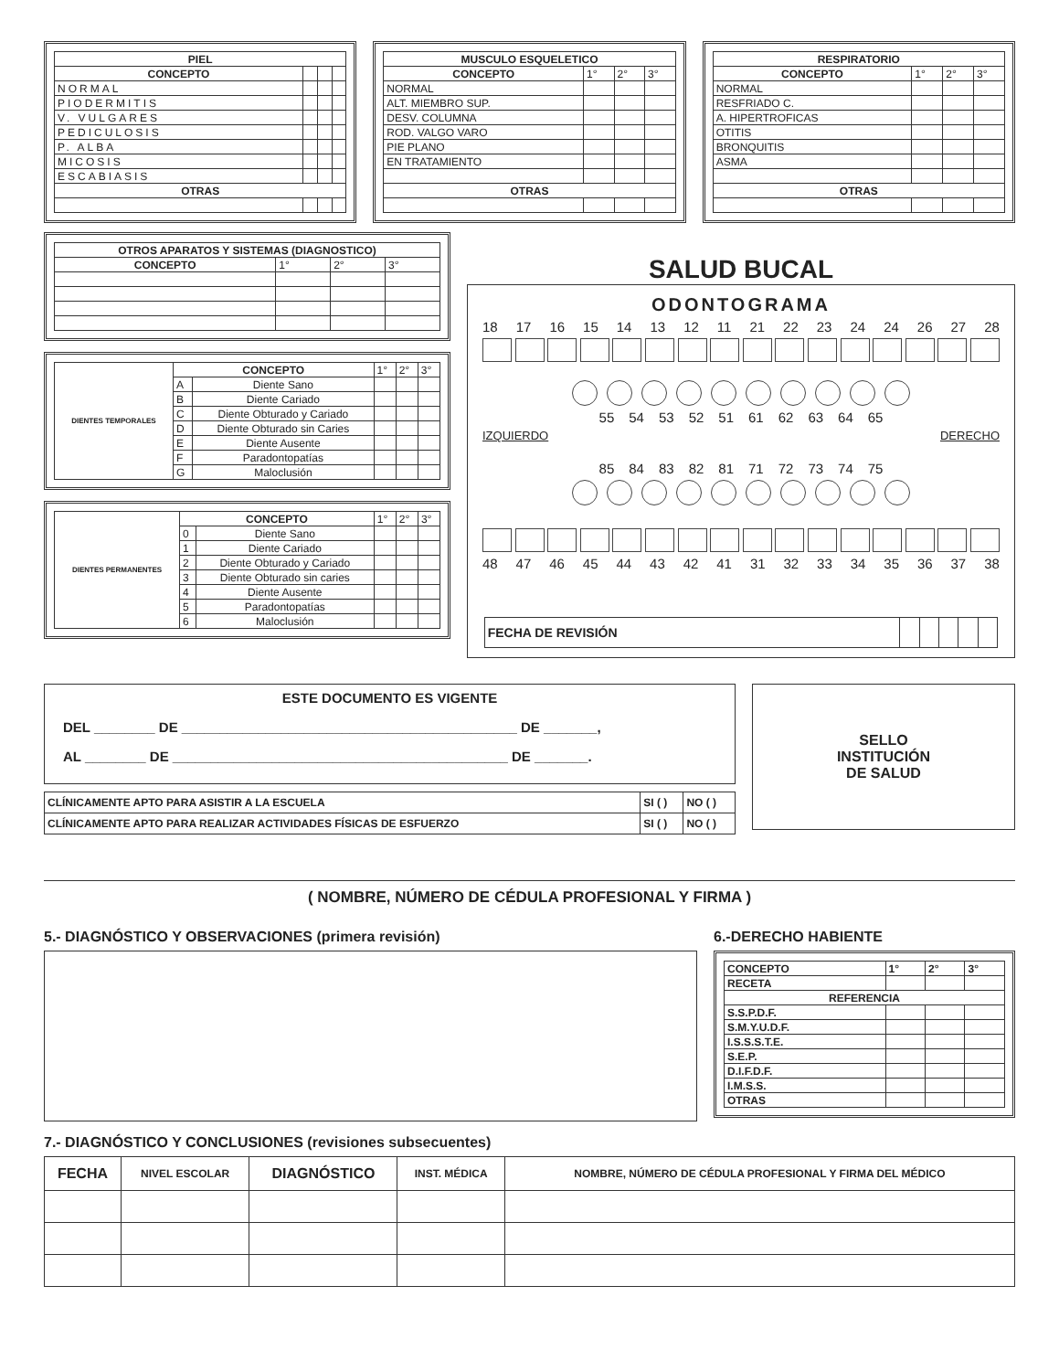| PIEL | | | |
| --- | --- | --- | --- |
| CONCEPTO | | | |
| NORMAL | | | |
| PIODERMITIS | | | |
| V. VULGARES | | | |
| PEDICULOSIS | | | |
| P. ALBA | | | |
| MICOSIS | | | |
| ESCABIASIS | | | |
| OTRAS | | | |
| MUSCULO ESQUELETICO | | | |
| --- | --- | --- | --- |
| CONCEPTO | 1° | 2° | 3° |
| NORMAL | | | |
| ALT. MIEMBRO SUP. | | | |
| DESV. COLUMNA | | | |
| ROD. VALGO VARO | | | |
| PIE PLANO | | | |
| EN TRATAMIENTO | | | |
| OTRAS | | | |
| RESPIRATORIO | | | |
| --- | --- | --- | --- |
| CONCEPTO | 1° | 2° | 3° |
| NORMAL | | | |
| RESFRIADO C. | | | |
| A. HIPERTROFICAS | | | |
| OTITIS | | | |
| BRONQUITIS | | | |
| ASMA | | | |
| OTRAS | | | |
| OTROS APARATOS Y SISTEMAS (DIAGNOSTICO) | | | |
| --- | --- | --- | --- |
| CONCEPTO | 1° | 2° | 3° |
| DIENTES TEMPORALES | CONCEPTO | | 1° | 2° | 3° |
| | A | Diente Sano | | | |
| | B | Diente Cariado | | | |
| | C | Diente Obturado y Cariado | | | |
| | D | Diente Obturado sin Caries | | | |
| | E | Diente Ausente | | | |
| | F | Paradontopatías | | | |
| | G | Maloclusión | | | |
| DIENTES PERMANENTES | CONCEPTO | | 1° | 2° | 3° |
| | 0 | Diente Sano | | | |
| | 1 | Diente Cariado | | | |
| | 2 | Diente Obturado y Cariado | | | |
| | 3 | Diente Obturado sin caries | | | |
| | 4 | Diente Ausente | | | |
| | 5 | Paradontopatías | | | |
| | 6 | Maloclusión | | | |
SALUD BUCAL
ODONTOGRAMA
18 17 16 15 14 13 12 11 21 22 23 24 24 26 27 28
55 54 53 52 51 61 62 63 64 65
IZQUIERDO DERECHO
85 84 83 82 81 71 72 73 74 75
48 47 46 45 44 43 42 41 31 32 33 34 35 36 37 38
| FECHA DE REVISIÓN | | | | | |
ESTE DOCUMENTO ES VIGENTE
DEL ________ DE ____________________________________________ DE _______,
AL ________ DE ____________________________________________ DE _______.
| CLÍNICAMENTE APTO PARA ASISTIR A LA ESCUELA | SI ( ) | NO ( ) |
| CLÍNICAMENTE APTO PARA REALIZAR ACTIVIDADES FÍSICAS DE ESFUERZO | SI ( ) | NO ( ) |
SELLO
INSTITUCIÓN
DE SALUD
( NOMBRE, NÚMERO DE CÉDULA PROFESIONAL Y FIRMA )
5.- DIAGNÓSTICO Y OBSERVACIONES (primera revisión) 6.-DERECHO HABIENTE
| CONCEPTO | 1° | 2° | 3° |
| RECETA | | | |
| REFERENCIA | | | |
| S.S.P.D.F. | | | |
| S.M.Y.U.D.F. | | | |
| I.S.S.S.T.E. | | | |
| S.E.P. | | | |
| D.I.F.D.F. | | | |
| I.M.S.S. | | | |
| OTRAS | | | |
7.- DIAGNÓSTICO Y CONCLUSIONES (revisiones subsecuentes)
| FECHA | NIVEL ESCOLAR | DIAGNÓSTICO | INST. MÉDICA | NOMBRE, NÚMERO DE CÉDULA PROFESIONAL Y FIRMA DEL MÉDICO |
| --- | --- | --- | --- | --- |